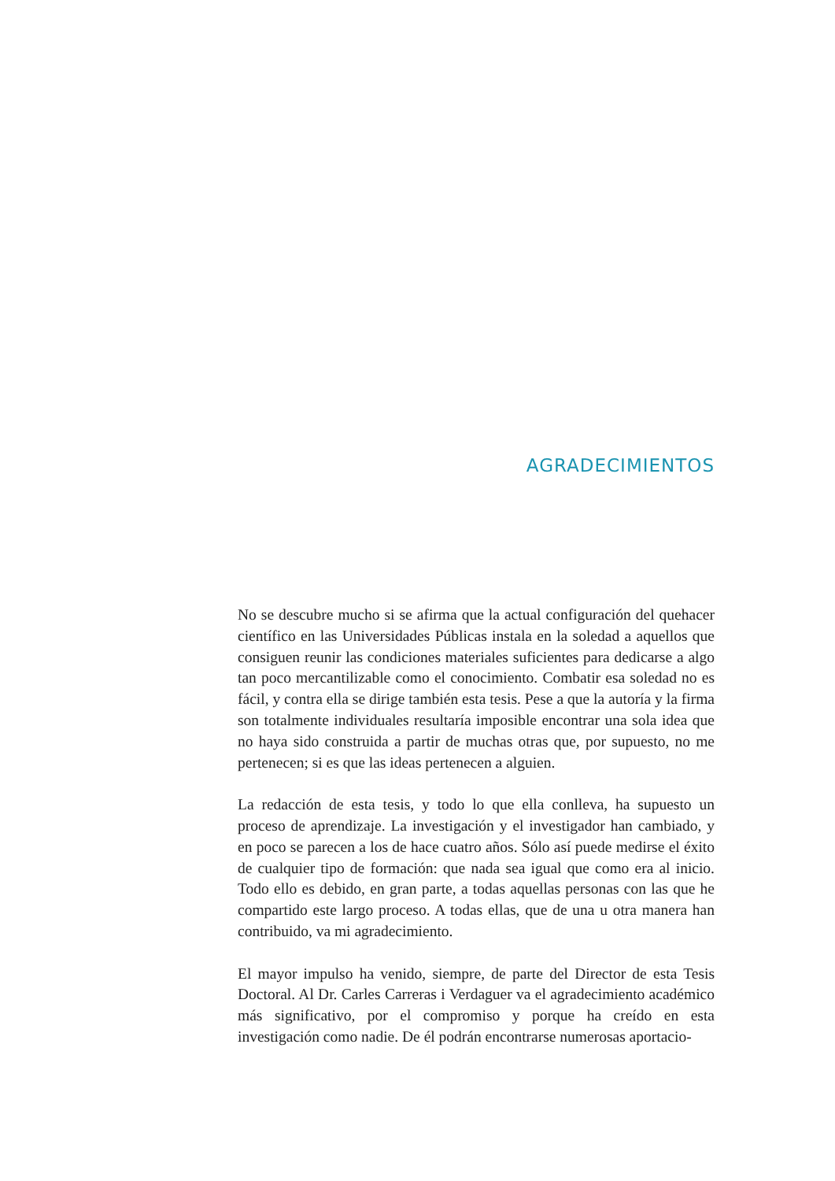AGRADECIMIENTOS
No se descubre mucho si se afirma que la actual configuración del quehacer científico en las Universidades Públicas instala en la soledad a aquellos que consiguen reunir las condiciones materiales suficientes para dedicarse a algo tan poco mercantilizable como el conocimiento. Combatir esa soledad no es fácil, y contra ella se dirige también esta tesis. Pese a que la autoría y la firma son totalmente individuales resultaría imposible encontrar una sola idea que no haya sido construida a partir de muchas otras que, por supuesto, no me pertenecen; si es que las ideas pertenecen a alguien.
La redacción de esta tesis, y todo lo que ella conlleva, ha supuesto un proceso de aprendizaje. La investigación y el investigador han cambiado, y en poco se parecen a los de hace cuatro años. Sólo así puede medirse el éxito de cualquier tipo de formación: que nada sea igual que como era al inicio. Todo ello es debido, en gran parte, a todas aquellas personas con las que he compartido este largo proceso. A todas ellas, que de una u otra manera han contribuido, va mi agradecimiento.
El mayor impulso ha venido, siempre, de parte del Director de esta Tesis Doctoral. Al Dr. Carles Carreras i Verdaguer va el agradecimiento académico más significativo, por el compromiso y porque ha creído en esta investigación como nadie. De él podrán encontrarse numerosas aportacio-